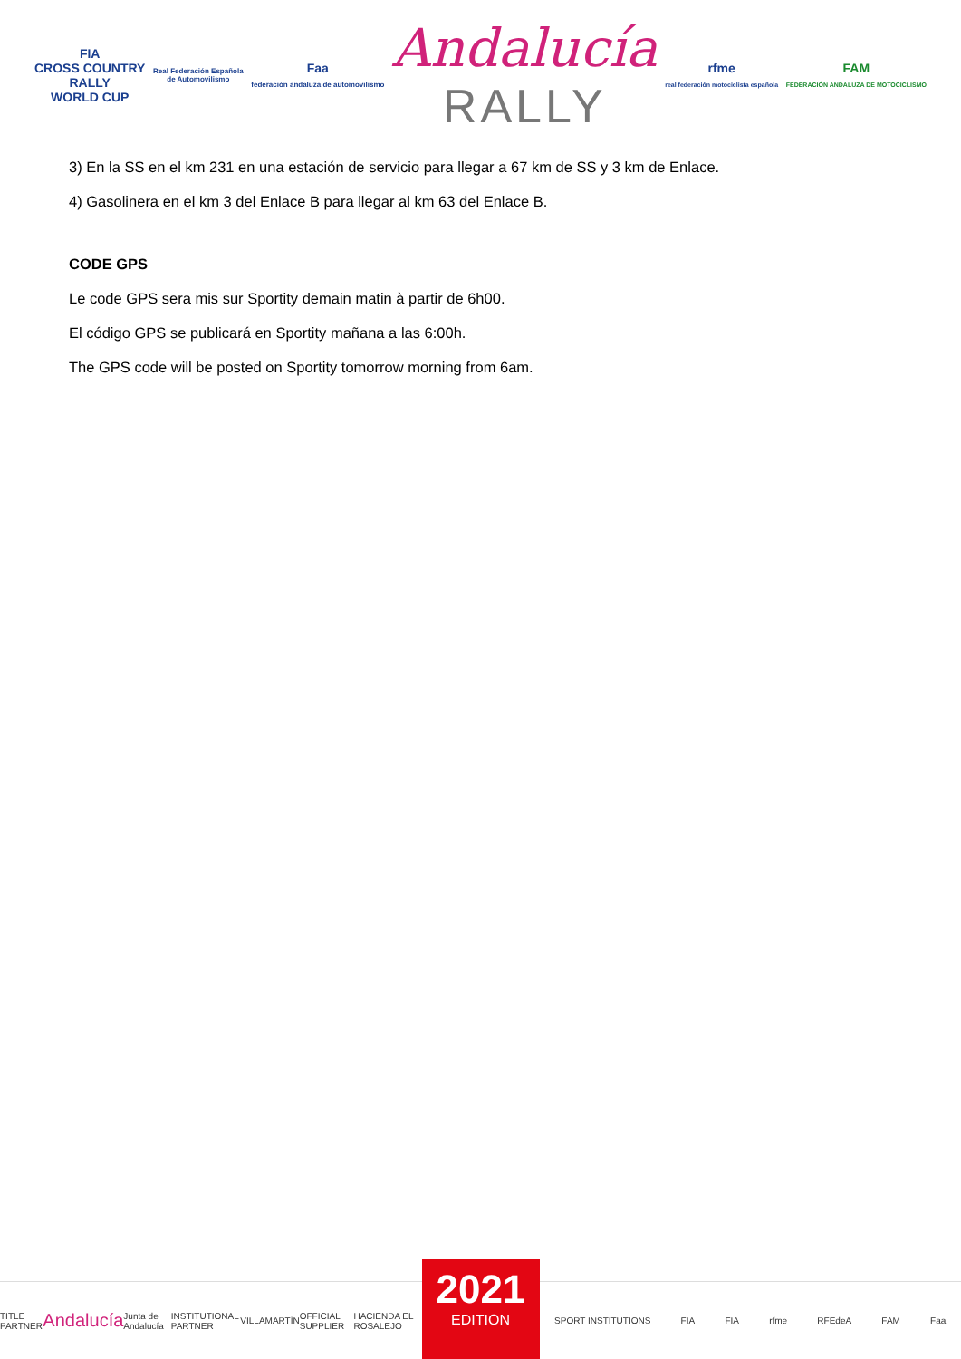FIA
CROSS COUNTRY
RALLY
WORLD CUP
Real Federación Española
de Automovilismo
Faa
federación andaluza de automovilismo
Andalucía
RALLY
rfme
real federación motociclista española
FAM
FEDERACIÓN ANDALUZA DE MOTOCICLISMO
3) En la SS en el km 231 en una estación de servicio para llegar a 67 km de SS y 3 km de Enlace.
4) Gasolinera en el km 3 del Enlace B para llegar al km 63 del Enlace B.
CODE GPS
Le code GPS sera mis sur Sportity demain matin à partir de 6h00.
El código GPS se publicará en Sportity mañana a las 6:00h.
The GPS code will be posted on Sportity tomorrow morning from 6am.
TITLE PARTNER Andalucía Junta de Andalucía INSTITUTIONAL PARTNER VILLAMARTÍN OFFICIAL SUPPLIER HACIENDA EL ROSALEJO
2021
EDITION
SPORT INSTITUTIONS FIA FIA rfme RFEdeA FAM Faa